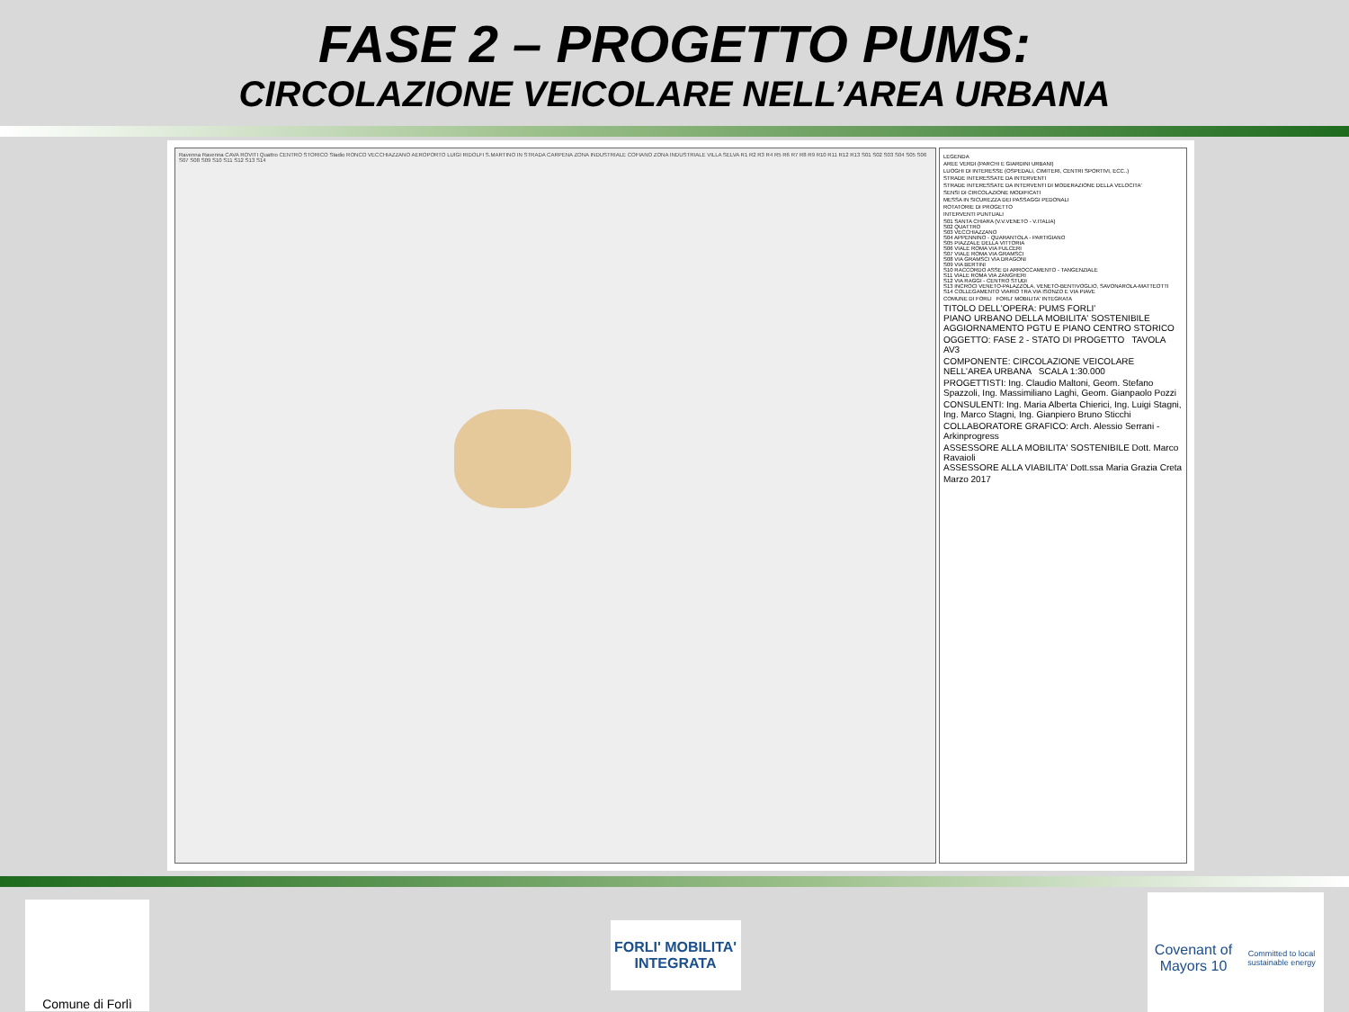FASE 2 – PROGETTO PUMS:
CIRCOLAZIONE VEICOLARE NELL’AREA URBANA
Ravenna Ravenna CAVA ROVITI Quattro CENTRO STORICO Stadio RONCO VECCHIAZZANO AEROPORTO LUIGI RIDOLFI S.MARTINO IN STRADA CARPENA ZONA INDUSTRIALE COFIANO ZONA INDUSTRIALE VILLA SELVA R1 R2 R3 R4 R5 R6 R7 R8 R9 R10 R11 R12 R13 S01 S02 S03 S04 S05 S06 S07 S08 S09 S10 S11 S12 S13 S14
LEGENDA
AREE VERDI (PARCHI E GIARDINI URBANI)
LUOGHI DI INTERESSE (OSPEDALI, CIMITERI, CENTRI SPORTIVI, ECC..)
STRADE INTERESSATE DA INTERVENTI
STRADE INTERESSATE DA INTERVENTI DI MODERAZIONE DELLA VELOCITA'
SENSI DI CIRCOLAZIONE MODIFICATI
MESSA IN SICUREZZA DEI PASSAGGI PEDONALI
ROTATORIE DI PROGETTO
INTERVENTI PUNTUALI
S01 SANTA CHIARA (V.V.VENETO - V.ITALIA)
S02 QUATTRO
S03 VECCHIAZZANO
S04 APPENNINO - QUARANTOLA - PARTIGIANO
S05 PIAZZALE DELLA VITTORIA
S06 VIALE ROMA VIA FULCERI
S07 VIALE ROMA VIA GRAMSCI
S08 VIA GRAMSCI VIA DRAGONI
S09 VIA BERTINI
S10 RACCORDO ASSE DI ARROCCAMENTO - TANGENZIALE
S11 VIALE ROMA VIA ZANGHERI
S12 VIA RAGGI - CENTRO STUDI
S13 INCROCI VENETO-PALAZZOLA, VENETO-BENTIVOGLIO, SAVONAROLA-MATTEOTTI
S14 COLLEGAMENTO VIARIO TRA VIA ISONZO E VIA PIAVE
COMUNE DI FORLI FORLI' MOBILITA' INTEGRATA
TITOLO DELL'OPERA: PUMS FORLI'
PIANO URBANO DELLA MOBILITA' SOSTENIBILE
AGGIORNAMENTO PGTU E PIANO CENTRO STORICO
OGGETTO: FASE 2 - STATO DI PROGETTO TAVOLA AV3
COMPONENTE: CIRCOLAZIONE VEICOLARE NELL'AREA URBANA SCALA 1:30.000
PROGETTISTI: Ing. Claudio Maltoni, Geom. Stefano Spazzoli, Ing. Massimiliano Laghi, Geom. Gianpaolo Pozzi
CONSULENTI: Ing. Maria Alberta Chierici, Ing. Luigi Stagni, Ing. Marco Stagni, Ing. Gianpiero Bruno Sticchi
COLLABORATORE GRAFICO: Arch. Alessio Serrani - Arkinprogress
ASSESSORE ALLA MOBILITA' SOSTENIBILE Dott. Marco Ravaioli
ASSESSORE ALLA VIABILITA' Dott.ssa Maria Grazia Creta
Marzo 2017
Comune di Forlì
FORLI' MOBILITA' INTEGRATA
Covenant of Mayors 10
Committed to local sustainable energy